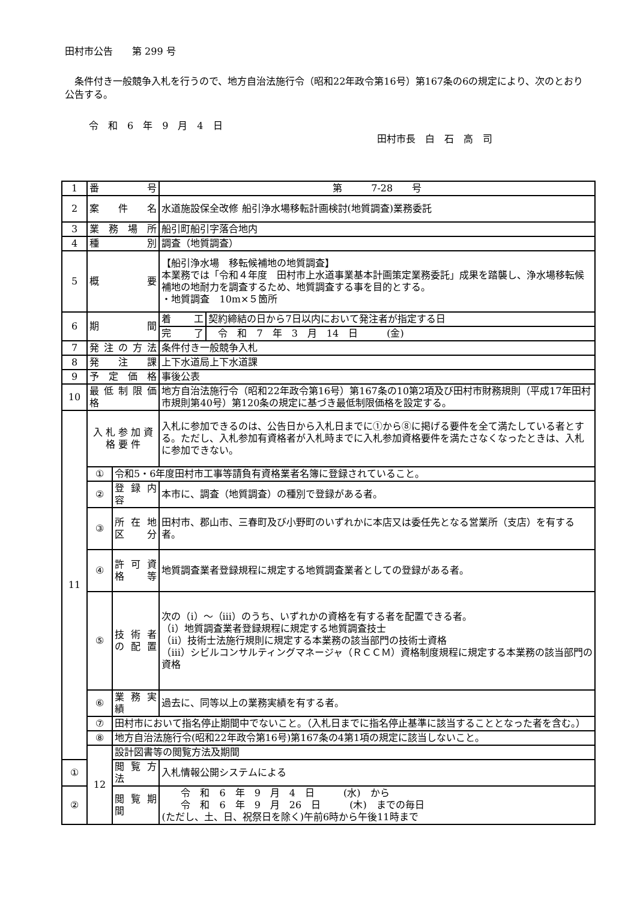田村市公告　　第 299 号
　条件付き一般競争入札を行うので、地方自治法施行令（昭和22年政令第16号）第167条の6の規定により、次のとおり公告する。
令　和　6　年　9　月　4　日
田村市長　白　石　高　司
| 1 | 番 号 | | 第 7-28 号 | |
| 2 | 案 件 名 | | 水道施設保全改修 船引浄水場移転計画検討(地質調査)業務委託 | |
| 3 | 業 務 場 所 | | 船引町船引字落合地内 | |
| 4 | 種 別 | | 調査（地質調査） | |
| 5 | 概 要 | | 【船引浄水場 移転候補地の地質調査】 本業務では「令和４年度 田村市上水道事業基本計画策定業務委託」成果を踏襲し、浄水場移転候補地の地耐力を調査するため、地質調査する事を目的とする。 ・地質調査 10m×５箇所 | |
| 6 | 期 間 | | 着 工 | 契約締結の日から7日以内において発注者が指定する日 |
| | | | 完 了 | 令 和 7 年 3 月 14 日 (金) |
| 7 | 発 注 の 方 法 | | 条件付き一般競争入札 | |
| 8 | 発 注 課 | | 上下水道局上下水道課 | |
| 9 | 予 定 価 格 | | 事後公表 | |
| 10 | 最 低 制 限 価 格 | | 地方自治法施行令（昭和22年政令第16号）第167条の10第2項及び田村市財務規則（平成17年田村市規則第40号）第120条の規定に基づき最低制限価格を設定する。 | |
| 11 | 入 札 参 加 資 格 要 件 | | 入札に参加できるのは、公告日から入札日までに①から⑧に掲げる要件を全て満たしている者とする。ただし、入札参加有資格者が入札時までに入札参加資格要件を満たさなくなったときは、入札に参加できない。 | |
| | ① | 令和5・6年度田村市工事等請負有資格業者名簿に登録されていること。 | | |
| | ② | 登 録 内 容 | 本市に、調査（地質調査）の種別で登録がある者。 | |
| | ③ | 所 在 地 区 分 | 田村市、郡山市、三春町及び小野町のいずれかに本店又は委任先となる営業所（支店）を有する者。 | |
| | ④ | 許 可 資 格 等 | 地質調査業者登録規程に規定する地質調査業者としての登録がある者。 | |
| | ⑤ | 技 術 者 の 配 置 | 次の（ⅰ）～（ⅲ）のうち、いずれかの資格を有する者を配置できる者。 （ⅰ）地質調査業者登録規程に規定する地質調査技士 （ⅱ）技術士法施行規則に規定する本業務の該当部門の技術士資格 （ⅲ）シビルコンサルティングマネージャ（ＲＣＣＭ）資格制度規程に規定する本業務の該当部門の資格 | |
| | ⑥ | 業 務 実 績 | 過去に、同等以上の業務実績を有する者。 | |
| | ⑦ | 田村市において指名停止期間中でないこと。（入札日までに指名停止基準に該当することとなった者を含む。） | | |
| | ⑧ | 地方自治法施行令(昭和22年政令第16号)第167条の4第1項の規定に該当しないこと。 | | |
| | 12 | 設計図書等の閲覧方法及期間 | | |
| ① | | 閲 覧 方 法 | 入札情報公開システムによる | |
| ② | | 閲 覧 期 間 | 令 和 6 年 9 月 4 日 (水) から 令 和 6 年 9 月 26 日 (木) までの毎日 (ただし、土、日、祝祭日を除く)午前6時から午後11時まで | |